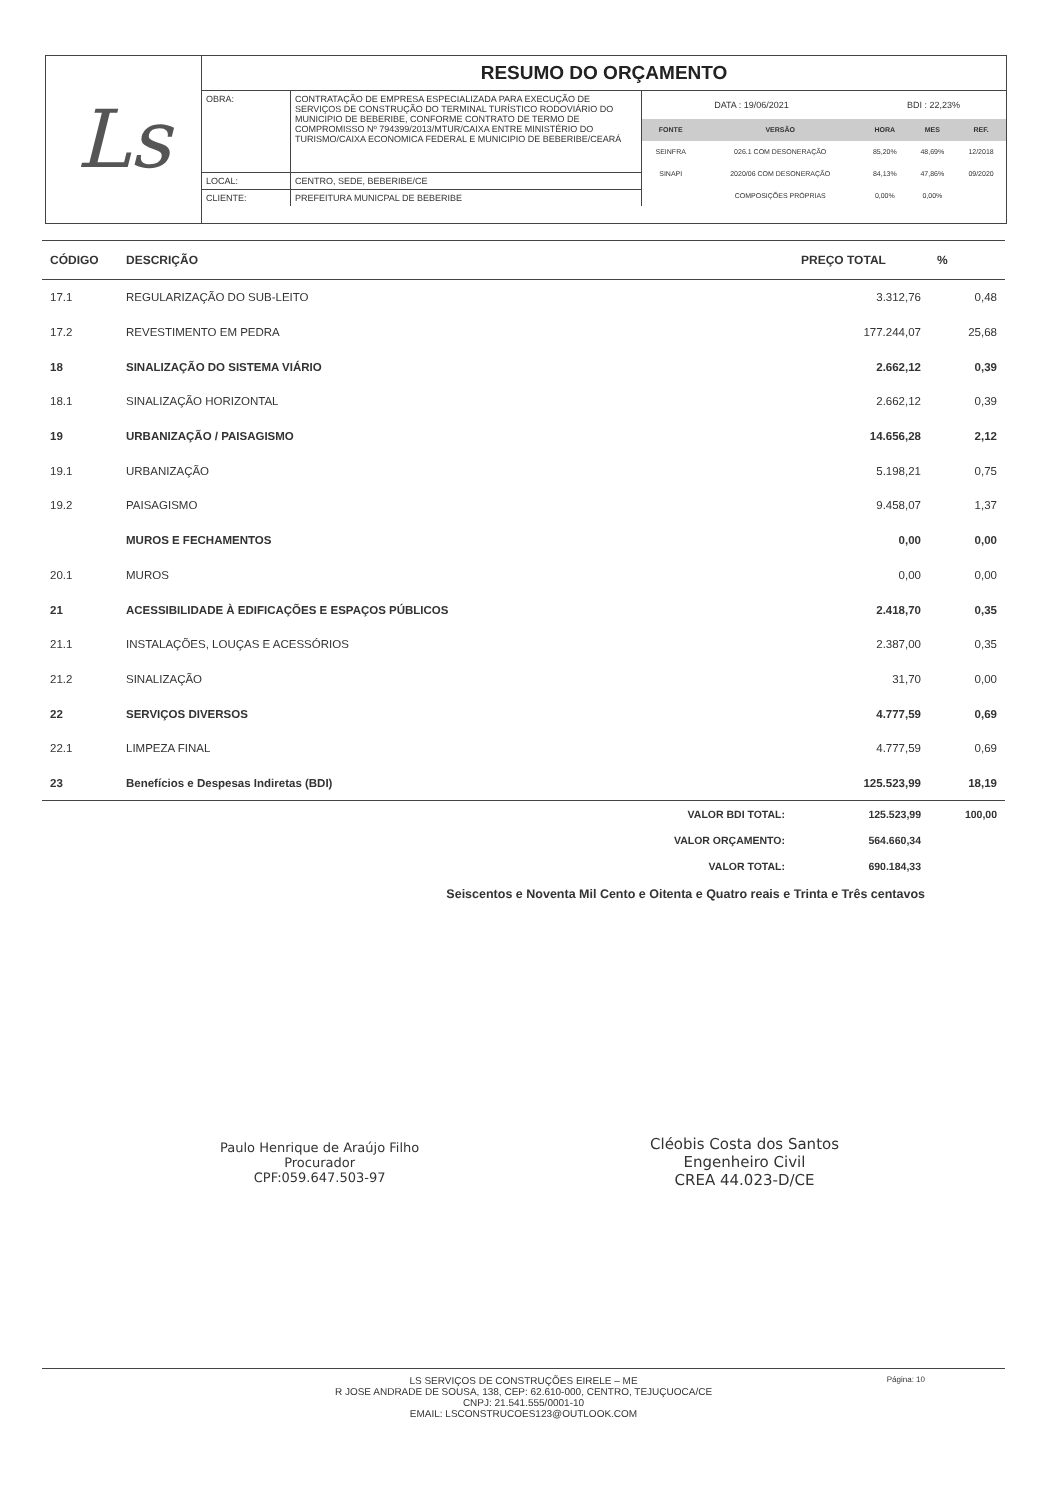Ls
RESUMO DO ORÇAMENTO
| OBRA: | CONTRATAÇÃO DE EMPRESA ESPECIALIZADA PARA EXECUÇÃO DE SERVIÇOS DE CONSTRUÇÃO DO TERMINAL TURÍSTICO RODOVIÁRIO DO MUNICIPIO DE BEBERIBE, CONFORME CONTRATO DE TERMO DE COMPROMISSO Nº 794399/2013/MTUR/CAIXA ENTRE MINISTÉRIO DO TURISMO/CAIXA ECONOMICA FEDERAL E MUNICIPIO DE BEBERIBE/CEARÁ |
| LOCAL: | CENTRO, SEDE, BEBERIBE/CE |
| CLIENTE: | PREFEITURA MUNICPAL DE BEBERIBE |
| DATA : 19/06/2021 | | BDI : 22,23% | | |
| FONTE | VERSÃO | HORA | MES | REF. |
| SEINFRA | 026.1 COM DESONERAÇÃO | 85,20% | 48,69% | 12/2018 |
| SINAPI | 2020/06 COM DESONERAÇÃO | 84,13% | 47,86% | 09/2020 |
| | COMPOSIÇÕES PRÓPRIAS | 0,00% | 0,00% | |
| CÓDIGO | DESCRIÇÃO | PREÇO TOTAL | % |
| --- | --- | --- | --- |
| 17.1 | REGULARIZAÇÃO DO SUB-LEITO | 3.312,76 | 0,48 |
| 17.2 | REVESTIMENTO EM PEDRA | 177.244,07 | 25,68 |
| 18 | SINALIZAÇÃO DO SISTEMA VIÁRIO | 2.662,12 | 0,39 |
| 18.1 | SINALIZAÇÃO HORIZONTAL | 2.662,12 | 0,39 |
| 19 | URBANIZAÇÃO / PAISAGISMO | 14.656,28 | 2,12 |
| 19.1 | URBANIZAÇÃO | 5.198,21 | 0,75 |
| 19.2 | PAISAGISMO | 9.458,07 | 1,37 |
| | MUROS E FECHAMENTOS | 0,00 | 0,00 |
| 20.1 | MUROS | 0,00 | 0,00 |
| 21 | ACESSIBILIDADE À EDIFICAÇÕES E ESPAÇOS PÚBLICOS | 2.418,70 | 0,35 |
| 21.1 | INSTALAÇÕES, LOUÇAS E ACESSÓRIOS | 2.387,00 | 0,35 |
| 21.2 | SINALIZAÇÃO | 31,70 | 0,00 |
| 22 | SERVIÇOS DIVERSOS | 4.777,59 | 0,69 |
| 22.1 | LIMPEZA FINAL | 4.777,59 | 0,69 |
| 23 | Benefícios e Despesas Indiretas (BDI) | 125.523,99 | 18,19 |
| | VALOR BDI TOTAL: | 125.523,99 | 100,00 |
| | VALOR ORÇAMENTO: | 564.660,34 | |
| | VALOR TOTAL: | 690.184,33 | |
Seiscentos e Noventa Mil Cento e Oitenta e Quatro reais e Trinta e Três centavos
Paulo Henrique de Araújo Filho
Procurador
CPF:059.647.503-97
Cléobis Costa dos Santos
Engenheiro Civil
CREA 44.023-D/CE
LS SERVIÇOS DE CONSTRUÇÕES EIRELE – ME
R JOSE ANDRADE DE SOUSA, 138, CEP: 62.610-000, CENTRO, TEJUÇUOCA/CE
CNPJ: 21.541.555/0001-10
EMAIL: LSCONSTRUCOES123@OUTLOOK.COM
Página: 10